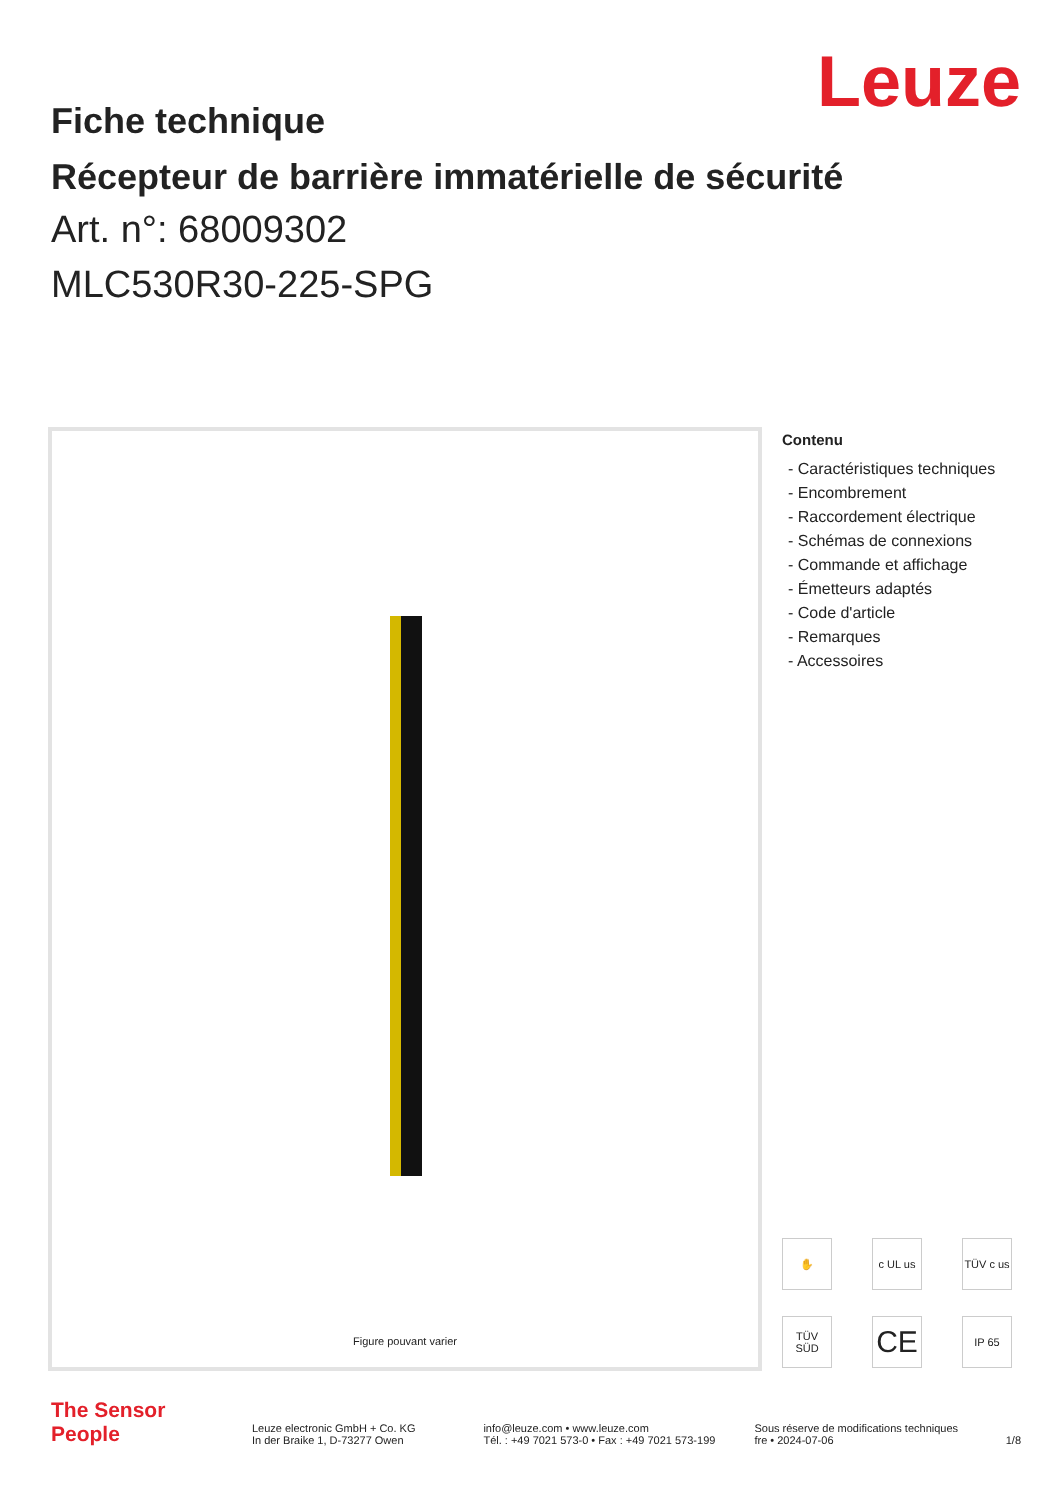Leuze
Fiche technique
Récepteur de barrière immatérielle de sécurité
Art. n°: 68009302
MLC530R30-225-SPG
Figure pouvant varier
Contenu
- Caractéristiques techniques
- Encombrement
- Raccordement électrique
- Schémas de connexions
- Commande et affichage
- Émetteurs adaptés
- Code d'article
- Remarques
- Accessoires
✋
c UL us
TÜV c us
TÜV SÜD
CE
IP 65
The Sensor People
Leuze electronic GmbH + Co. KG
In der Braike 1, D-73277 Owen
info@leuze.com • www.leuze.com
Tél. : +49 7021 573-0 • Fax : +49 7021 573-199
Sous réserve de modifications techniques
fre • 2024-07-06
1/8